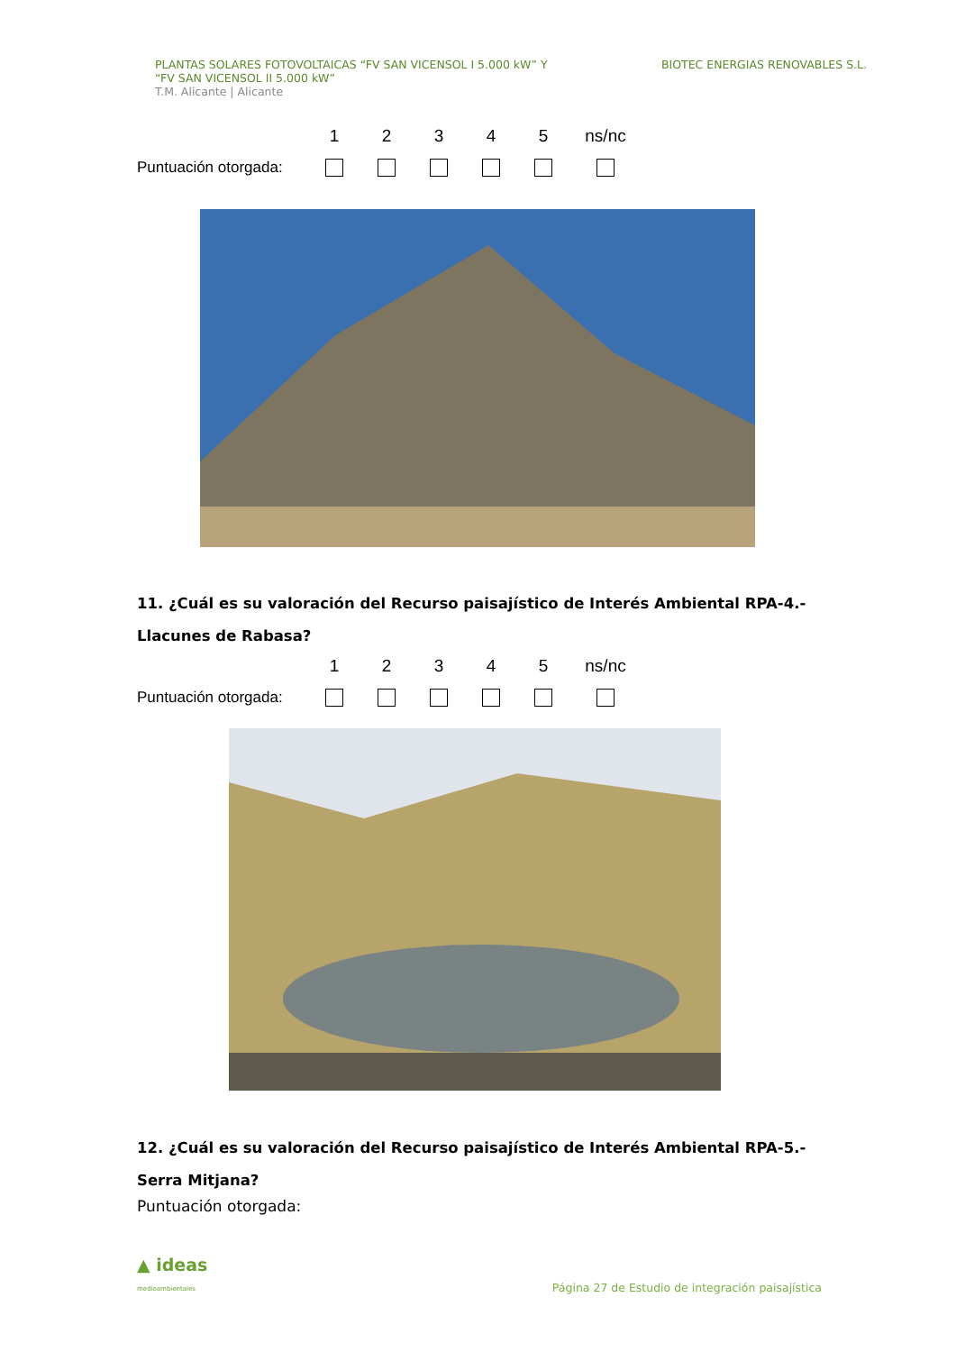PLANTAS SOLARES FOTOVOLTAICAS “FV SAN VICENSOL I 5.000 kW” Y
“FV SAN VICENSOL II 5.000 kW”
T.M. Alicante | Alicante
BIOTEC ENERGIAS RENOVABLES S.L.
12345 ns/nc
Puntuación otorgada:
11. ¿Cuál es su valoración del Recurso paisajístico de Interés Ambiental RPA-4.- Llacunes de Rabasa?
12345 ns/nc
Puntuación otorgada:
12. ¿Cuál es su valoración del Recurso paisajístico de Interés Ambiental RPA-5.-Serra Mitjana?
Puntuación otorgada:
▲ ideas
medioambientales
Página 27 de Estudio de integración paisajística